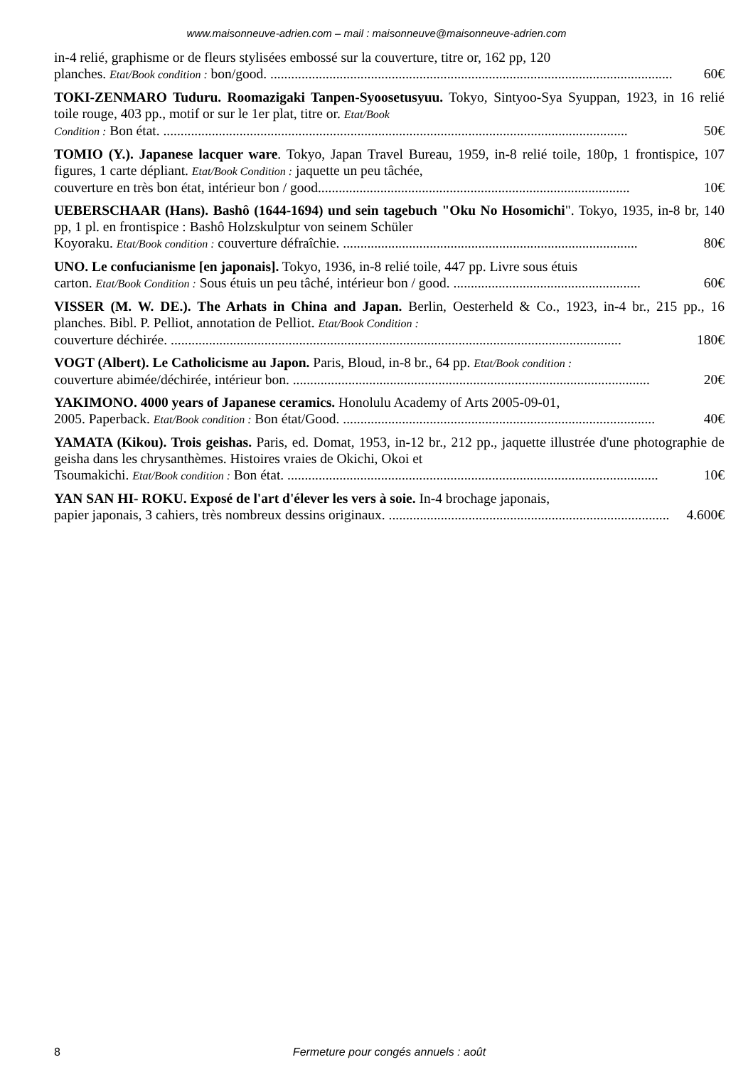www.maisonneuve-adrien.com – mail : maisonneuve@maisonneuve-adrien.com
in-4 relié, graphisme or de fleurs stylisées embossé sur la couverture, titre or, 162 pp, 120
planches. Etat/Book condition : bon/good. .................................................................................................................... 60€
TOKI-ZENMARO Tuduru. Roomazigaki Tanpen-Syoosetusyuu. Tokyo, Sintyoo-Sya Syuppan, 1923, in 16 relié toile rouge, 403 pp., motif or sur le 1er plat, titre or. Etat/Book
Condition : Bon état. ...................................................................................................................................... 50€
TOMIO (Y.). Japanese lacquer ware. Tokyo, Japan Travel Bureau, 1959, in-8 relié toile, 180p, 1 frontispice, 107 figures, 1 carte dépliant. Etat/Book Condition : jaquette un peu tâchée,
couverture en très bon état, intérieur bon / good.......................................................................................... 10€
UEBERSCHAAR (Hans). Bashô (1644-1694) und sein tagebuch "Oku No Hosomichi". Tokyo, 1935, in-8 br, 140 pp, 1 pl. en frontispice : Bashô Holzskulptur von seinem Schüler
Koyoraku. Etat/Book condition : couverture défraîchie. ..................................................................................... 80€
UNO. Le confucianisme [en japonais]. Tokyo, 1936, in-8 relié toile, 447 pp. Livre sous étuis
carton. Etat/Book Condition : Sous étuis un peu tâché, intérieur bon / good. ...................................................... 60€
VISSER (M. W. DE.). The Arhats in China and Japan. Berlin, Oesterheld & Co., 1923, in-4 br., 215 pp., 16 planches. Bibl. P. Pelliot, annotation de Pelliot. Etat/Book Condition :
couverture déchirée. .................................................................................................................................. 180€
VOGT (Albert). Le Catholicisme au Japon. Paris, Bloud, in-8 br., 64 pp. Etat/Book condition :
couverture abimée/déchirée, intérieur bon. ....................................................................................................... 20€
YAKIMONO. 4000 years of Japanese ceramics. Honolulu Academy of Arts 2005-09-01,
2005. Paperback. Etat/Book condition : Bon état/Good. .......................................................................................... 40€
YAMATA (Kikou). Trois geishas. Paris, ed. Domat, 1953, in-12 br., 212 pp., jaquette illustrée d'une photographie de geisha dans les chrysanthèmes. Histoires vraies de Okichi, Okoi et
Tsoumakichi. Etat/Book condition : Bon état. ........................................................................................................... 10€
YAN SAN HI- ROKU. Exposé de l'art d'élever les vers à soie. In-4 brochage japonais,
papier japonais, 3 cahiers, très nombreux dessins originaux. ................................................................................. 4.600€
8 Fermeture pour congés annuels : août